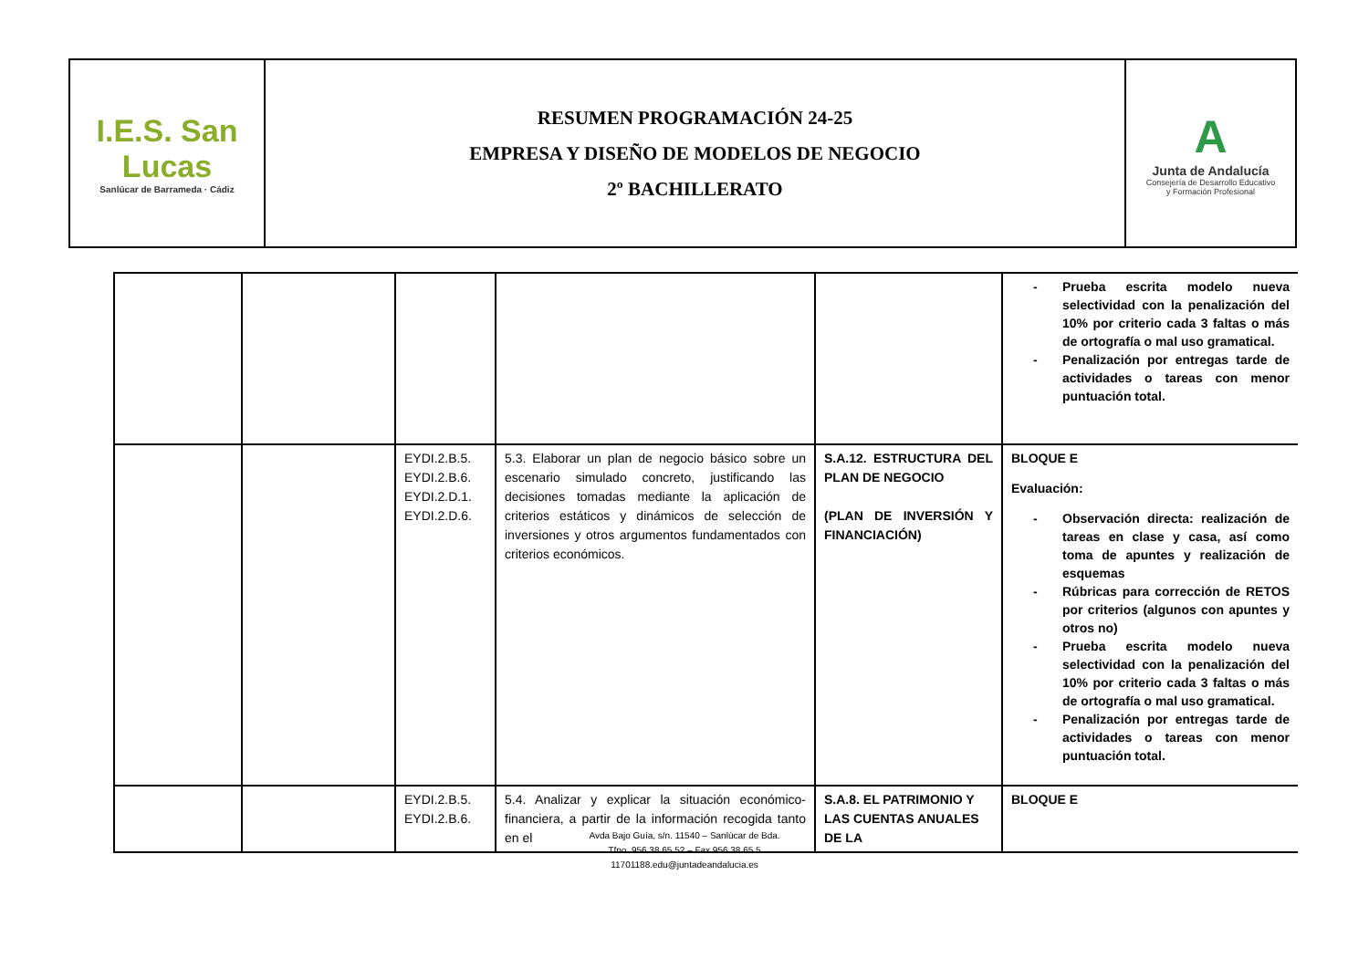| I.E.S. San Lucas Sanlúcar de Barrameda · Cádiz | RESUMEN PROGRAMACIÓN 24-25 EMPRESA Y DISEÑO DE MODELOS DE NEGOCIO 2º BACHILLERATO | A Junta de Andalucía Consejería de Desarrollo Educativo y Formación Profesional |
| | | | | | - Prueba escrita modelo nueva selectividad con la penalización del 10% por criterio cada 3 faltas o más de ortografía o mal uso gramatical. - Penalización por entregas tarde de actividades o tareas con menor puntuación total. |
| | | EYDI.2.B.5. EYDI.2.B.6. EYDI.2.D.1. EYDI.2.D.6. | 5.3. Elaborar un plan de negocio básico sobre un escenario simulado concreto, justificando las decisiones tomadas mediante la aplicación de criterios estáticos y dinámicos de selección de inversiones y otros argumentos fundamentados con criterios económicos. | S.A.12. ESTRUCTURA DEL PLAN DE NEGOCIO (PLAN DE INVERSIÓN Y FINANCIACIÓN) | BLOQUE E Evaluación: - Observación directa: realización de tareas en clase y casa, así como toma de apuntes y realización de esquemas - Rúbricas para corrección de RETOS por criterios (algunos con apuntes y otros no) - Prueba escrita modelo nueva selectividad con la penalización del 10% por criterio cada 3 faltas o más de ortografía o mal uso gramatical. - Penalización por entregas tarde de actividades o tareas con menor puntuación total. |
| | | EYDI.2.B.5. EYDI.2.B.6. | 5.4. Analizar y explicar la situación económico-financiera, a partir de la información recogida tanto en el | S.A.8. EL PATRIMONIO Y LAS CUENTAS ANUALES DE LA | BLOQUE E |
Avda Bajo Guía, s/n. 11540 – Sanlúcar de Bda.
Tfno. 956 38 65 52 – Fax 956 38 65 5
11701188.edu@juntadeandalucia.es